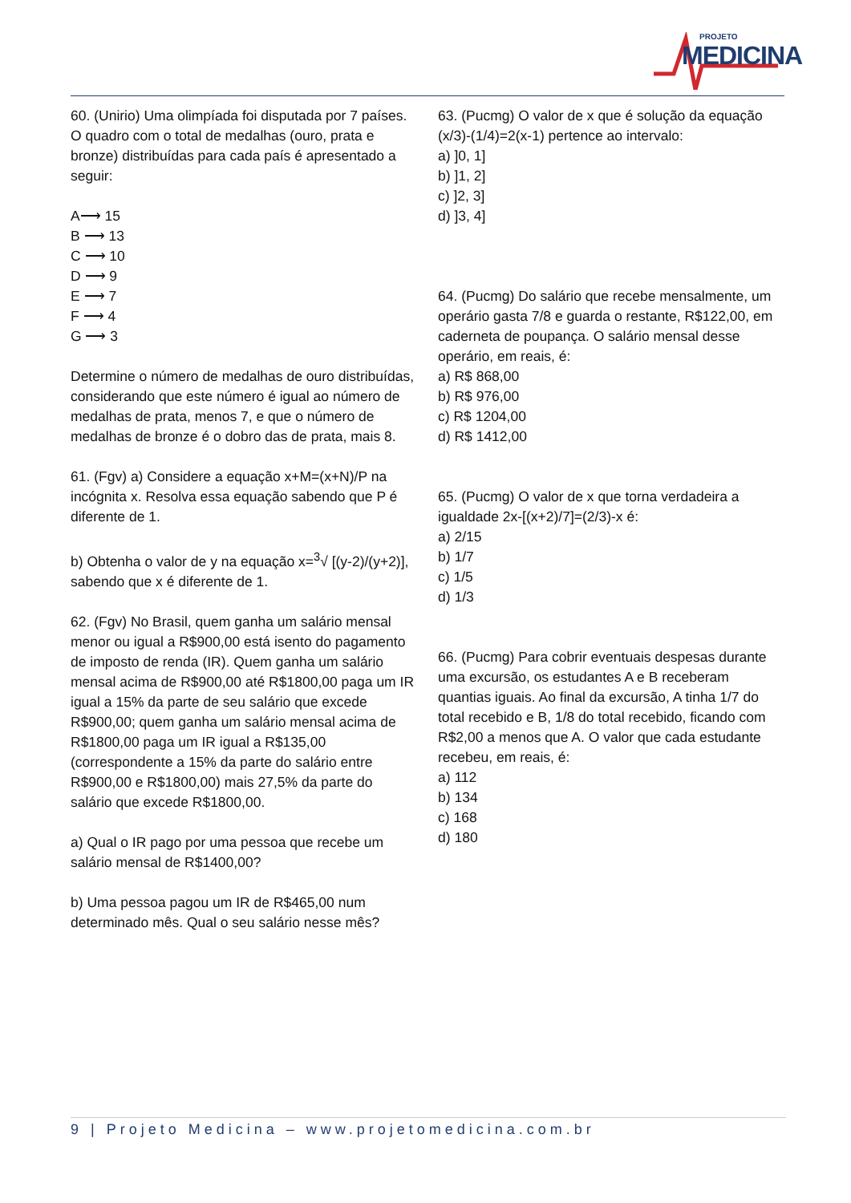PROJETO
MEDICINA
60. (Unirio) Uma olimpíada foi disputada por 7 países. O quadro com o total de medalhas (ouro, prata e bronze) distribuídas para cada país é apresentado a seguir:
A⟶ 15
B ⟶ 13
C ⟶ 10
D ⟶ 9
E ⟶ 7
F ⟶ 4
G ⟶ 3
Determine o número de medalhas de ouro distribuídas, considerando que este número é igual ao número de medalhas de prata, menos 7, e que o número de medalhas de bronze é o dobro das de prata, mais 8.
61. (Fgv) a) Considere a equação x+M=(x+N)/P na incógnita x. Resolva essa equação sabendo que P é diferente de 1.
b) Obtenha o valor de y na equação x=<sup>3</sup>√ [(y-2)/(y+2)], sabendo que x é diferente de 1.
62. (Fgv) No Brasil, quem ganha um salário mensal menor ou igual a R$900,00 está isento do pagamento de imposto de renda (IR). Quem ganha um salário mensal acima de R$900,00 até R$1800,00 paga um IR igual a 15% da parte de seu salário que excede R$900,00; quem ganha um salário mensal acima de R$1800,00 paga um IR igual a R$135,00 (correspondente a 15% da parte do salário entre R$900,00 e R$1800,00) mais 27,5% da parte do salário que excede R$1800,00.
a) Qual o IR pago por uma pessoa que recebe um salário mensal de R$1400,00?
b) Uma pessoa pagou um IR de R$465,00 num determinado mês. Qual o seu salário nesse mês?
63. (Pucmg) O valor de x que é solução da equação (x/3)-(1/4)=2(x-1) pertence ao intervalo:
a) ]0, 1]
b) ]1, 2]
c) ]2, 3]
d) ]3, 4]
64. (Pucmg) Do salário que recebe mensalmente, um operário gasta 7/8 e guarda o restante, R$122,00, em caderneta de poupança. O salário mensal desse operário, em reais, é:
a) R$ 868,00
b) R$ 976,00
c) R$ 1204,00
d) R$ 1412,00
65. (Pucmg) O valor de x que torna verdadeira a igualdade 2x-[(x+2)/7]=(2/3)-x é:
a) 2/15
b) 1/7
c) 1/5
d) 1/3
66. (Pucmg) Para cobrir eventuais despesas durante uma excursão, os estudantes A e B receberam quantias iguais. Ao final da excursão, A tinha 1/7 do total recebido e B, 1/8 do total recebido, ficando com R$2,00 a menos que A. O valor que cada estudante recebeu, em reais, é:
a) 112
b) 134
c) 168
d) 180
9 | Projeto Medicina – www.projetomedicina.com.br